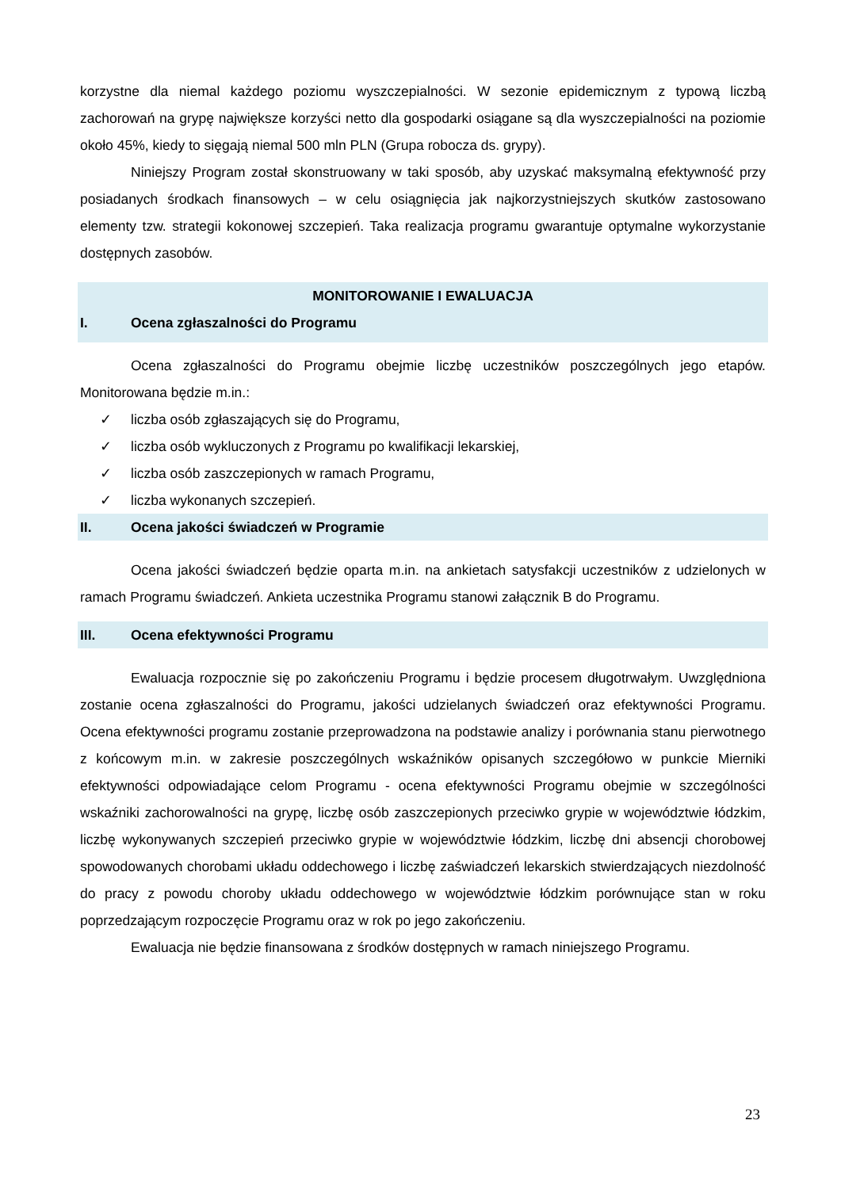korzystne dla niemal każdego poziomu wyszczepialności. W sezonie epidemicznym z typową liczbą zachorowań na grypę największe korzyści netto dla gospodarki osiągane są dla wyszczepialności na poziomie około 45%, kiedy to sięgają niemal 500 mln PLN (Grupa robocza ds. grypy).
Niniejszy Program został skonstruowany w taki sposób, aby uzyskać maksymalną efektywność przy posiadanych środkach finansowych – w celu osiągnięcia jak najkorzystniejszych skutków zastosowano elementy tzw. strategii kokonowej szczepień. Taka realizacja programu gwarantuje optymalne wykorzystanie dostępnych zasobów.
MONITOROWANIE I EWALUACJA
I. Ocena zgłaszalności do Programu
Ocena zgłaszalności do Programu obejmie liczbę uczestników poszczególnych jego etapów. Monitorowana będzie m.in.:
✓ liczba osób zgłaszających się do Programu,
✓ liczba osób wykluczonych z Programu po kwalifikacji lekarskiej,
✓ liczba osób zaszczepionych w ramach Programu,
✓ liczba wykonanych szczepień.
II. Ocena jakości świadczeń w Programie
Ocena jakości świadczeń będzie oparta m.in. na ankietach satysfakcji uczestników z udzielonych w ramach Programu świadczeń. Ankieta uczestnika Programu stanowi załącznik B do Programu.
III. Ocena efektywności Programu
Ewaluacja rozpocznie się po zakończeniu Programu i będzie procesem długotrwałym. Uwzględniona zostanie ocena zgłaszalności do Programu, jakości udzielanych świadczeń oraz efektywności Programu. Ocena efektywności programu zostanie przeprowadzona na podstawie analizy i porównania stanu pierwotnego z końcowym m.in. w zakresie poszczególnych wskaźników opisanych szczegółowo w punkcie Mierniki efektywności odpowiadające celom Programu - ocena efektywności Programu obejmie w szczególności wskaźniki zachorowalności na grypę, liczbę osób zaszczepionych przeciwko grypie w województwie łódzkim, liczbę wykonywanych szczepień przeciwko grypie w województwie łódzkim, liczbę dni absencji chorobowej spowodowanych chorobami układu oddechowego i liczbę zaświadczeń lekarskich stwierdzających niezdolność do pracy z powodu choroby układu oddechowego w województwie łódzkim porównujące stan w roku poprzedzającym rozpoczęcie Programu oraz w rok po jego zakończeniu.
Ewaluacja nie będzie finansowana z środków dostępnych w ramach niniejszego Programu.
23